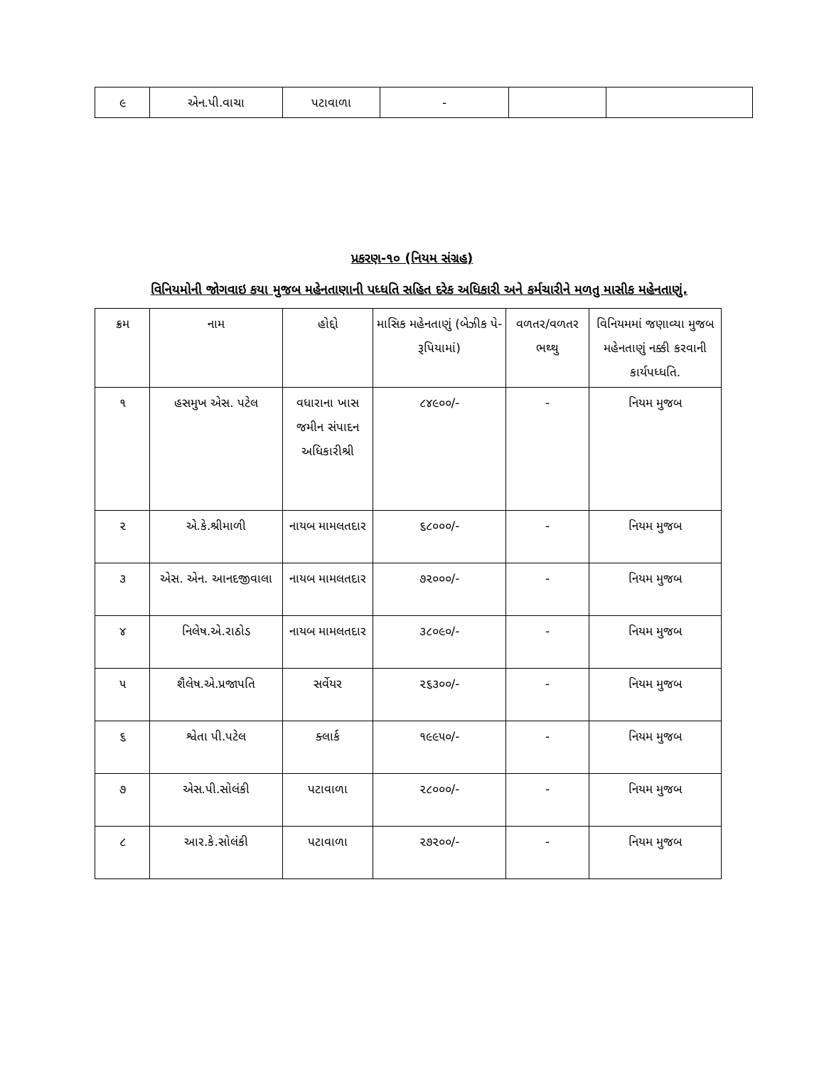| ૯ | એન.પી.વાચા | પટાવાળા | - | | |
પ્રકરણ-૧૦ (નિયમ સંગ્રહ)
વિનિયમોની જોગવાઇ કયા મુજબ મહેનતાણાની પધ્ધતિ સહિત દરેક અધિકારી અને કર્મચારીને મળતુ માસીક મહેનતાણું.
| ક્રમ | નામ | હોદ્દો | માસિક મહેનતાણું (બેઝીક પે-રૂપિયામાં) | વળતર/વળતર ભથ્થુ | વિનિયમમાં જણાવ્યા મુજબ મહેનતાણું નક્કી કરવાની કાર્યપધ્ધતિ. |
| --- | --- | --- | --- | --- | --- |
| ૧ | હસમુખ એસ. પટેલ | વધારાના ખાસ જમીન સંપાદન અધિકારીશ્રી | ૮૪૯૦૦/- | - | નિયમ મુજબ |
| ૨ | એ.કે.શ્રીમાળી | નાયબ મામલતદાર | ૬૮૦૦૦/- | - | નિયમ મુજબ |
| ૩ | એસ. એન. આનદજીવાલા | નાયબ મામલતદાર | ૭૨૦૦૦/- | - | નિયમ મુજબ |
| ૪ | નિલેષ.એ.રાઠોડ | નાયબ મામલતદાર | ૩૮૦૯૦/- | - | નિયમ મુજબ |
| ૫ | શૈલેષ.એ.પ્રજાપતિ | સર્વેયર | ૨૬૩૦૦/- | - | નિયમ મુજબ |
| ૬ | શ્વેતા પી.પટેલ | ક્લાર્ક | ૧૯૯૫૦/- | - | નિયમ મુજબ |
| ૭ | એસ.પી.સોલંકી | પટાવાળા | ૨૮૦૦૦/- | - | નિયમ મુજબ |
| ૮ | આર.કે.સોલંકી | પટાવાળા | ૨૭૨૦૦/- | - | નિયમ મુજબ |